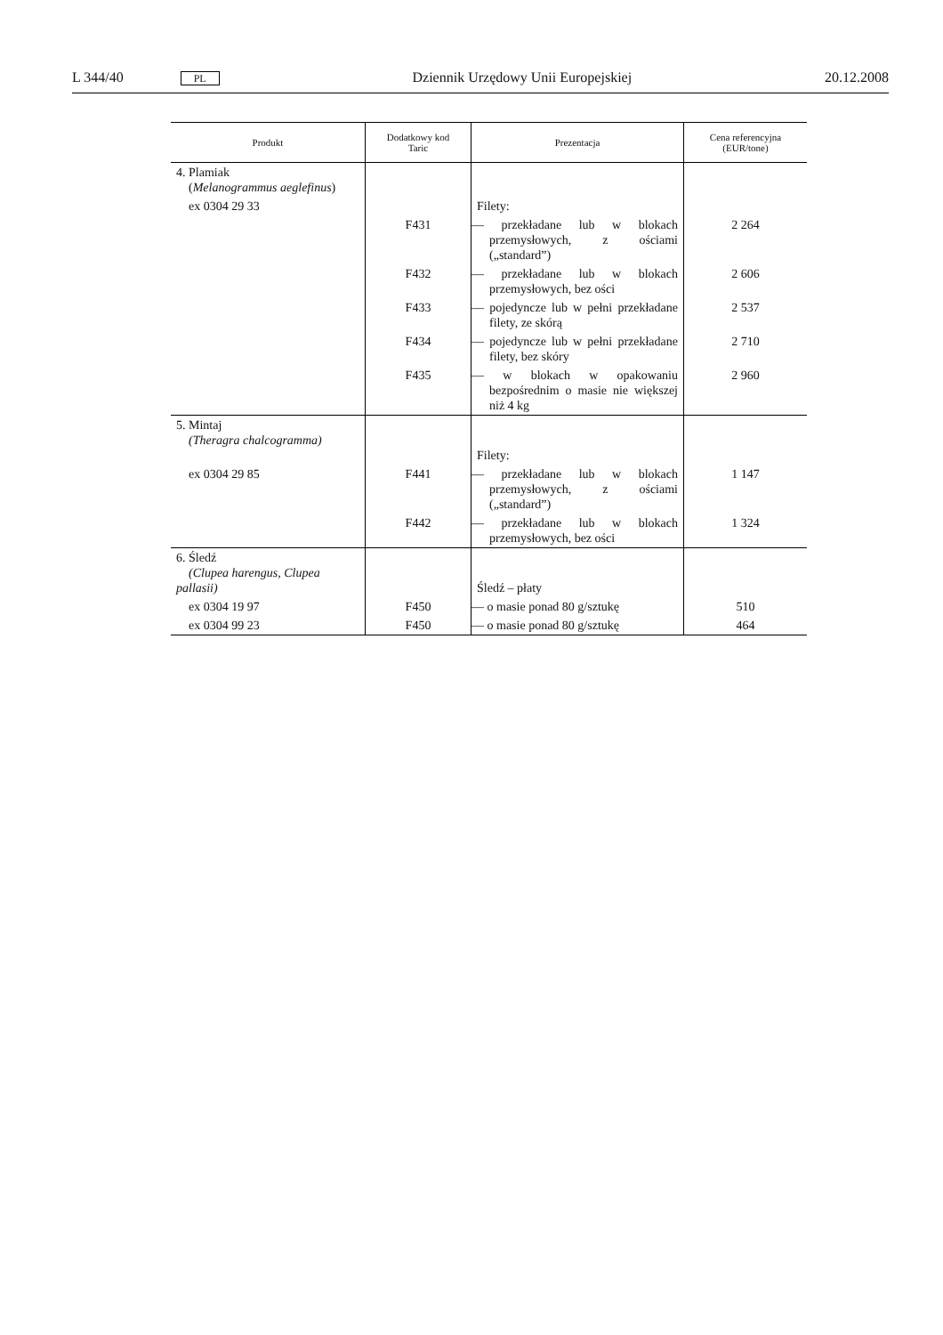L 344/40 PL Dziennik Urzędowy Unii Europejskiej 20.12.2008
| Produkt | Dodatkowy kod Taric | Prezentacja | Cena referencyjna (EUR/tone) |
| --- | --- | --- | --- |
| 4. Plamiak ( Melanogrammus aeglefinus ) | | | |
| ex 0304 29 33 | | Filety: | |
| | F431 | — przekładane lub w blokach przemysłowych, z ościami („standard”) | 2 264 |
| | F432 | — przekładane lub w blokach przemysłowych, bez ości | 2 606 |
| | F433 | — pojedyncze lub w pełni przekładane filety, ze skórą | 2 537 |
| | F434 | — pojedyncze lub w pełni przekładane filety, bez skóry | 2 710 |
| | F435 | — w blokach w opakowaniu bezpośrednim o masie nie większej niż 4 kg | 2 960 |
| 5. Mintaj (Theragra chalcogramma) | | Filety: | |
| ex 0304 29 85 | F441 | — przekładane lub w blokach przemysłowych, z ościami („standard”) | 1 147 |
| | F442 | — przekładane lub w blokach przemysłowych, bez ości | 1 324 |
| 6. Śledź (Clupea harengus, Clupea pallasii) | | Śledź – płaty | |
| ex 0304 19 97 | F450 | — o masie ponad 80 g/sztukę | 510 |
| ex 0304 99 23 | F450 | — o masie ponad 80 g/sztukę | 464 |